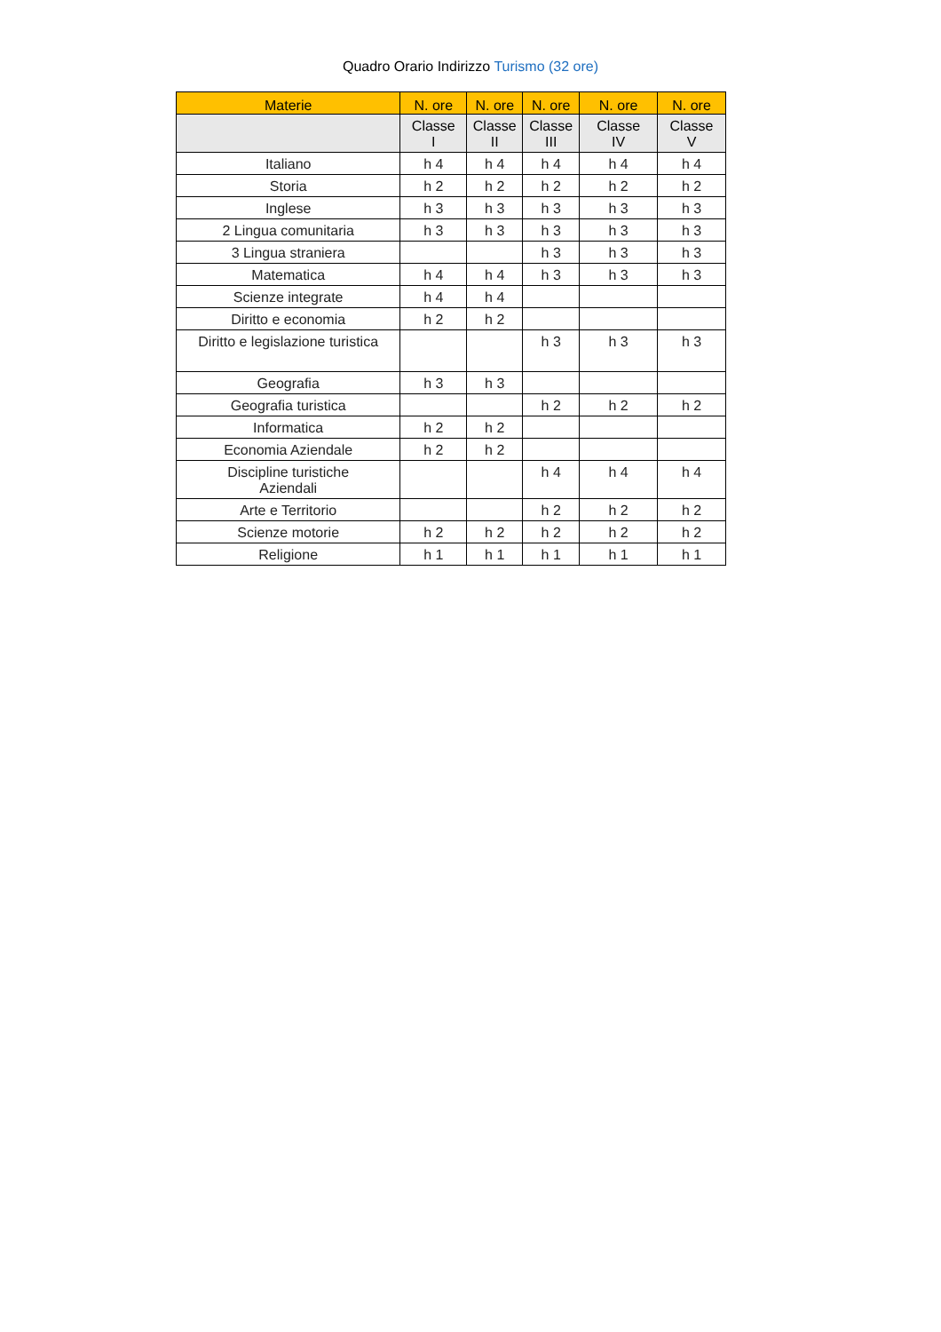Quadro Orario Indirizzo Turismo (32 ore)
| Materie | N. ore | N. ore | N. ore | N. ore | N. ore |
| --- | --- | --- | --- | --- | --- |
| | Classe I | Classe II | Classe III | Classe IV | Classe V |
| Italiano | h 4 | h 4 | h 4 | h 4 | h 4 |
| Storia | h 2 | h 2 | h 2 | h 2 | h 2 |
| Inglese | h 3 | h 3 | h 3 | h 3 | h 3 |
| 2 Lingua comunitaria | h 3 | h 3 | h 3 | h 3 | h 3 |
| 3 Lingua straniera | | | h 3 | h 3 | h 3 |
| Matematica | h 4 | h 4 | h 3 | h 3 | h 3 |
| Scienze integrate | h 4 | h 4 | | | |
| Diritto e economia | h 2 | h 2 | | | |
| Diritto e legislazione turistica | | | h 3 | h 3 | h 3 |
| Geografia | h 3 | h 3 | | | |
| Geografia turistica | | | h 2 | h 2 | h 2 |
| Informatica | h 2 | h 2 | | | |
| Economia Aziendale | h 2 | h 2 | | | |
| Discipline turistiche Aziendali | | | h 4 | h 4 | h 4 |
| Arte e Territorio | | | h 2 | h 2 | h 2 |
| Scienze motorie | h 2 | h 2 | h 2 | h 2 | h 2 |
| Religione | h 1 | h 1 | h 1 | h 1 | h 1 |